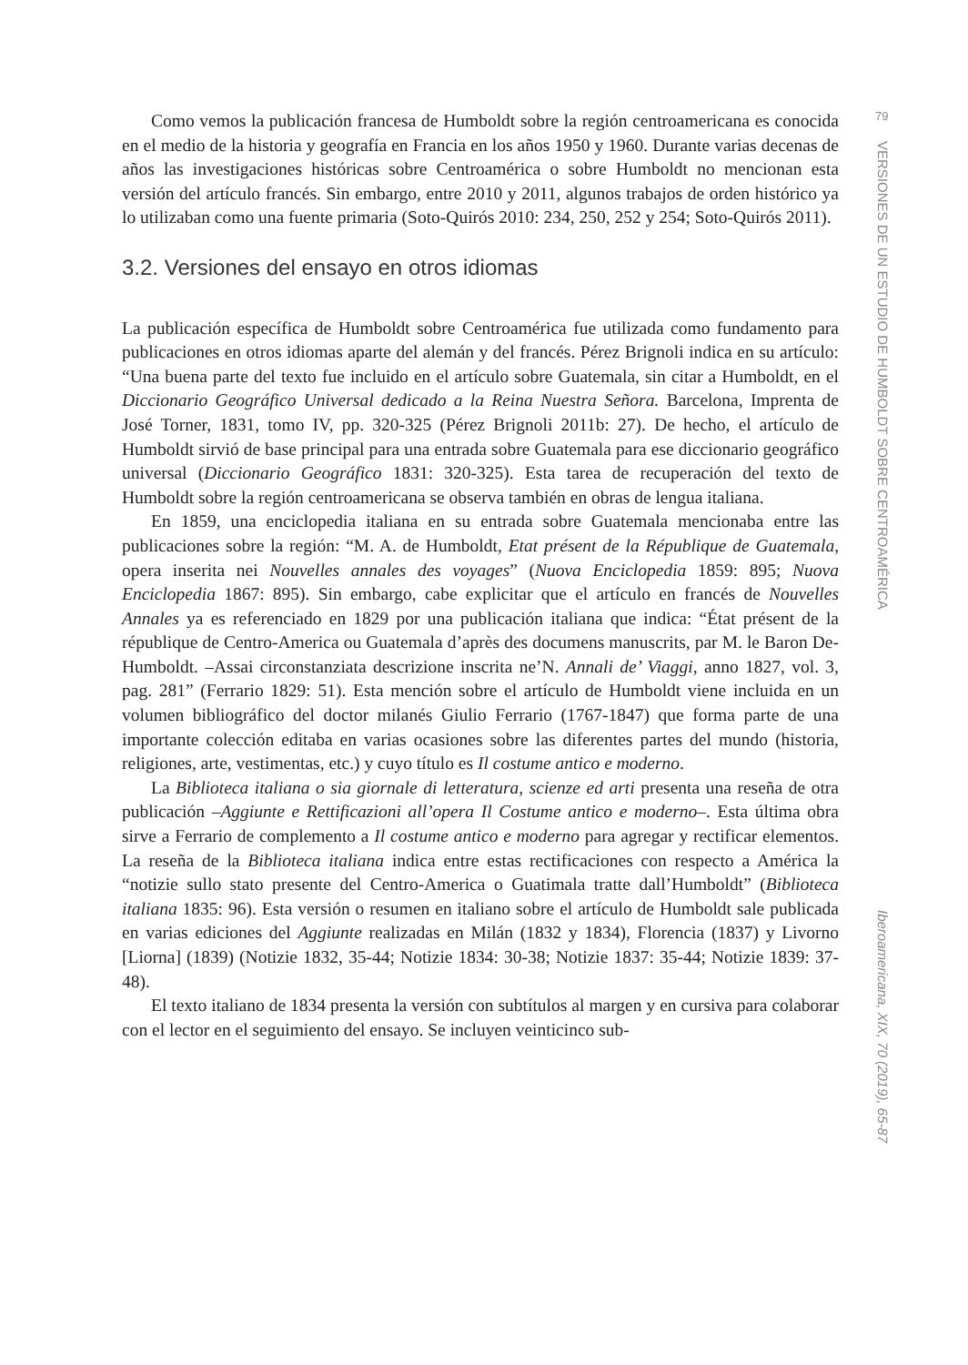Como vemos la publicación francesa de Humboldt sobre la región centroamericana es conocida en el medio de la historia y geografía en Francia en los años 1950 y 1960. Durante varias decenas de años las investigaciones históricas sobre Centroamérica o sobre Humboldt no mencionan esta versión del artículo francés. Sin embargo, entre 2010 y 2011, algunos trabajos de orden histórico ya lo utilizaban como una fuente primaria (Soto-Quirós 2010: 234, 250, 252 y 254; Soto-Quirós 2011).
3.2. Versiones del ensayo en otros idiomas
La publicación específica de Humboldt sobre Centroamérica fue utilizada como fundamento para publicaciones en otros idiomas aparte del alemán y del francés. Pérez Brignoli indica en su artículo: “Una buena parte del texto fue incluido en el artículo sobre Guatemala, sin citar a Humboldt, en el Diccionario Geográfico Universal dedicado a la Reina Nuestra Señora. Barcelona, Imprenta de José Torner, 1831, tomo IV, pp. 320-325 (Pérez Brignoli 2011b: 27). De hecho, el artículo de Humboldt sirvió de base principal para una entrada sobre Guatemala para ese diccionario geográfico universal (Diccionario Geográfico 1831: 320-325). Esta tarea de recuperación del texto de Humboldt sobre la región centroamericana se observa también en obras de lengua italiana.
En 1859, una enciclopedia italiana en su entrada sobre Guatemala mencionaba entre las publicaciones sobre la región: “M. A. de Humboldt, Etat présent de la République de Guatemala, opera inserita nei Nouvelles annales des voyages” (Nuova Enciclopedia 1859: 895; Nuova Enciclopedia 1867: 895). Sin embargo, cabe explicitar que el artículo en francés de Nouvelles Annales ya es referenciado en 1829 por una publicación italiana que indica: “État présent de la république de Centro-America ou Guatemala d’après des documens manuscrits, par M. le Baron De-Humboldt. –Assai circonstanziata descrizione inscrita ne’N. Annali de’ Viaggi, anno 1827, vol. 3, pag. 281” (Ferrario 1829: 51). Esta mención sobre el artículo de Humboldt viene incluida en un volumen bibliográfico del doctor milanés Giulio Ferrario (1767-1847) que forma parte de una importante colección editaba en varias ocasiones sobre las diferentes partes del mundo (historia, religiones, arte, vestimentas, etc.) y cuyo título es Il costume antico e moderno.
La Biblioteca italiana o sia giornale di letteratura, scienze ed arti presenta una reseña de otra publicación –Aggiunte e Rettificazioni all’opera Il Costume antico e moderno–. Esta última obra sirve a Ferrario de complemento a Il costume antico e moderno para agregar y rectificar elementos. La reseña de la Biblioteca italiana indica entre estas rectificaciones con respecto a América la “notizie sullo stato presente del Centro-America o Guatimala tratte dall’Humboldt” (Biblioteca italiana 1835: 96). Esta versión o resumen en italiano sobre el artículo de Humboldt sale publicada en varias ediciones del Aggiunte realizadas en Milán (1832 y 1834), Florencia (1837) y Livorno [Liorna] (1839) (Notizie 1832, 35-44; Notizie 1834: 30-38; Notizie 1837: 35-44; Notizie 1839: 37-48).
El texto italiano de 1834 presenta la versión con subtítulos al margen y en cursiva para colaborar con el lector en el seguimiento del ensayo. Se incluyen veinticinco sub-
79
VERSIONES DE UN ESTUDIO DE HUMBOLDT SOBRE CENTROAMÉRICA
Iberoamericana, XIX, 70 (2019), 65-87